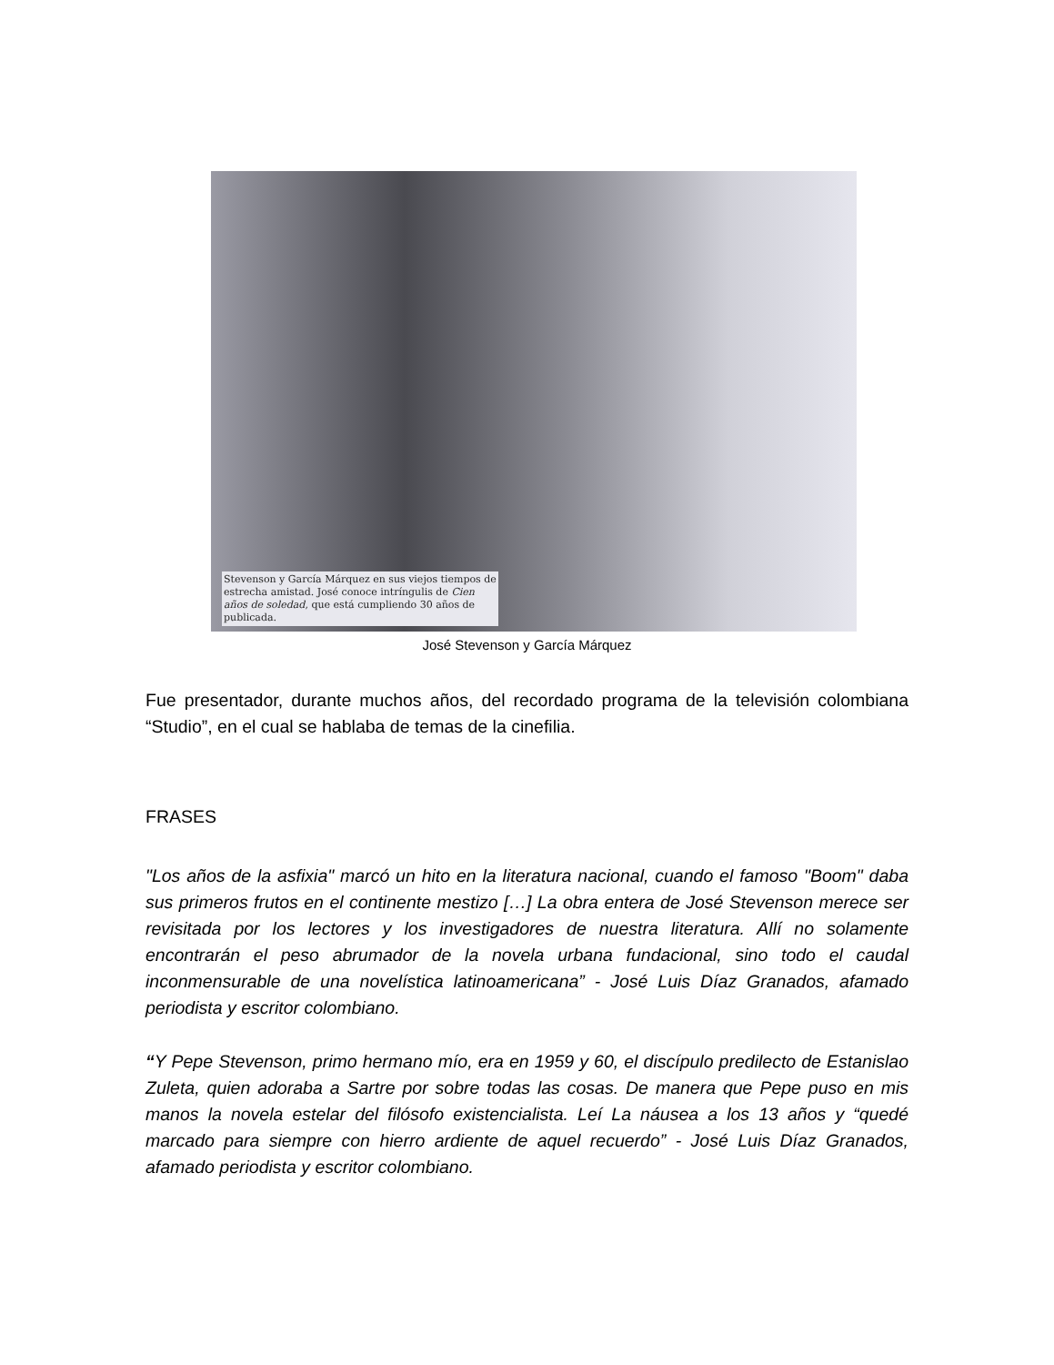Stevenson y García Márquez en sus viejos tiempos de estrecha amistad. José conoce intríngulis de Cien años de soledad, que está cumpliendo 30 años de publicada.
José Stevenson y García Márquez
Fue presentador, durante muchos años, del recordado programa de la televisión colombiana “Studio”, en el cual se hablaba de temas de la cinefilia.
FRASES
"Los años de la asfixia" marcó un hito en la literatura nacional, cuando el famoso "Boom" daba sus primeros frutos en el continente mestizo […] La obra entera de José Stevenson merece ser revisitada por los lectores y los investigadores de nuestra literatura. Allí no solamente encontrarán el peso abrumador de la novela urbana fundacional, sino todo el caudal inconmensurable de una novelística latinoamericana” - José Luis Díaz Granados, afamado periodista y escritor colombiano.
“Y Pepe Stevenson, primo hermano mío, era en 1959 y 60, el discípulo predilecto de Estanislao Zuleta, quien adoraba a Sartre por sobre todas las cosas. De manera que Pepe puso en mis manos la novela estelar del filósofo existencialista. Leí La náusea a los 13 años y “quedé marcado para siempre con hierro ardiente de aquel recuerdo” - José Luis Díaz Granados, afamado periodista y escritor colombiano.